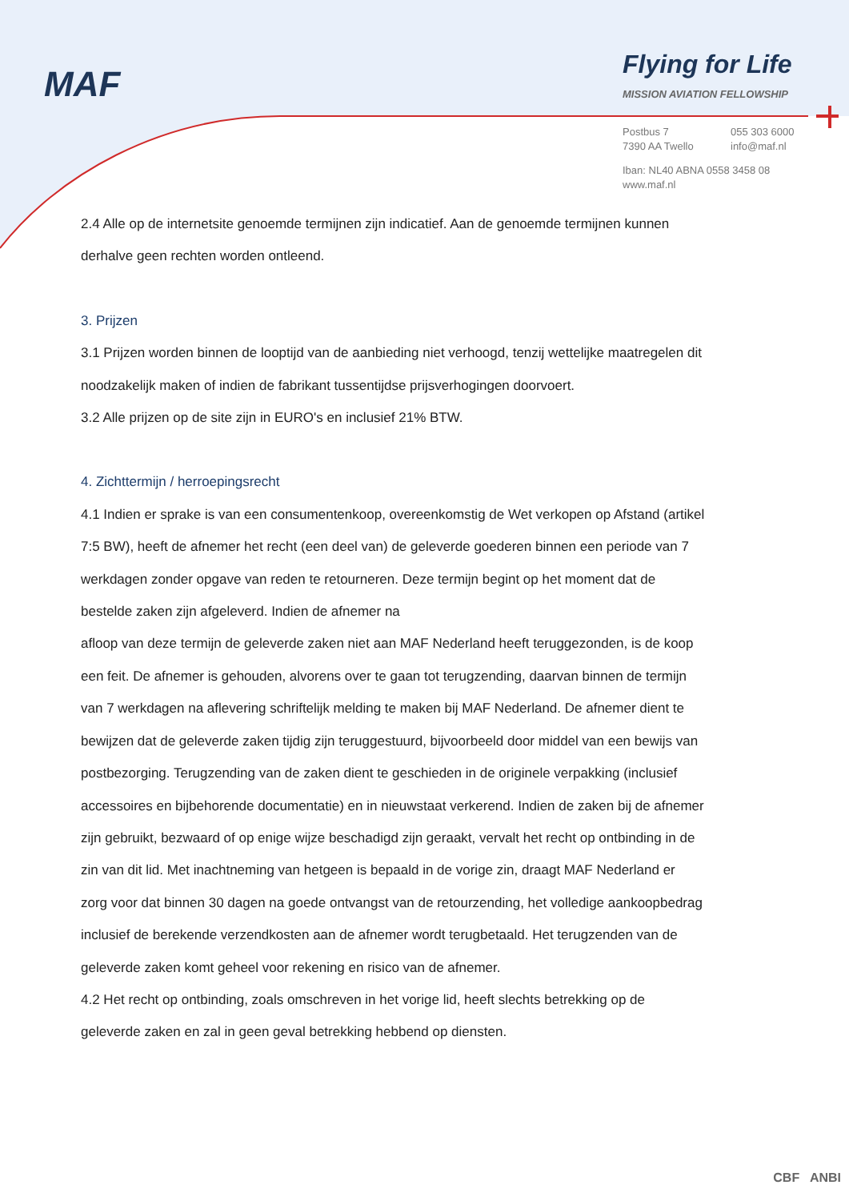MAF Flying for Life
MISSION AVIATION FELLOWSHIP
Postbus 7
7390 AA Twello
055 303 6000
info@maf.nl
Iban: NL40 ABNA 0558 3458 08
www.maf.nl
2.4 Alle op de internetsite genoemde termijnen zijn indicatief. Aan de genoemde termijnen kunnen derhalve geen rechten worden ontleend.
3. Prijzen
3.1 Prijzen worden binnen de looptijd van de aanbieding niet verhoogd, tenzij wettelijke maatregelen dit noodzakelijk maken of indien de fabrikant tussentijdse prijsverhogingen doorvoert.
3.2 Alle prijzen op de site zijn in EURO's en inclusief 21% BTW.
4. Zichttermijn / herroepingsrecht
4.1 Indien er sprake is van een consumentenkoop, overeenkomstig de Wet verkopen op Afstand (artikel 7:5 BW), heeft de afnemer het recht (een deel van) de geleverde goederen binnen een periode van 7 werkdagen zonder opgave van reden te retourneren. Deze termijn begint op het moment dat de bestelde zaken zijn afgeleverd. Indien de afnemer na
afloop van deze termijn de geleverde zaken niet aan MAF Nederland heeft teruggezonden, is de koop een feit. De afnemer is gehouden, alvorens over te gaan tot terugzending, daarvan binnen de termijn van 7 werkdagen na aflevering schriftelijk melding te maken bij MAF Nederland. De afnemer dient te bewijzen dat de geleverde zaken tijdig zijn teruggestuurd, bijvoorbeeld door middel van een bewijs van postbezorging. Terugzending van de zaken dient te geschieden in de originele verpakking (inclusief accessoires en bijbehorende documentatie) en in nieuwstaat verkerend. Indien de zaken bij de afnemer zijn gebruikt, bezwaard of op enige wijze beschadigd zijn geraakt, vervalt het recht op ontbinding in de zin van dit lid. Met inachtneming van hetgeen is bepaald in de vorige zin, draagt MAF Nederland er zorg voor dat binnen 30 dagen na goede ontvangst van de retourzending, het volledige aankoopbedrag inclusief de berekende verzendkosten aan de afnemer wordt terugbetaald. Het terugzenden van de geleverde zaken komt geheel voor rekening en risico van de afnemer.
4.2 Het recht op ontbinding, zoals omschreven in het vorige lid, heeft slechts betrekking op de geleverde zaken en zal in geen geval betrekking hebbend op diensten.
CBF ANBI